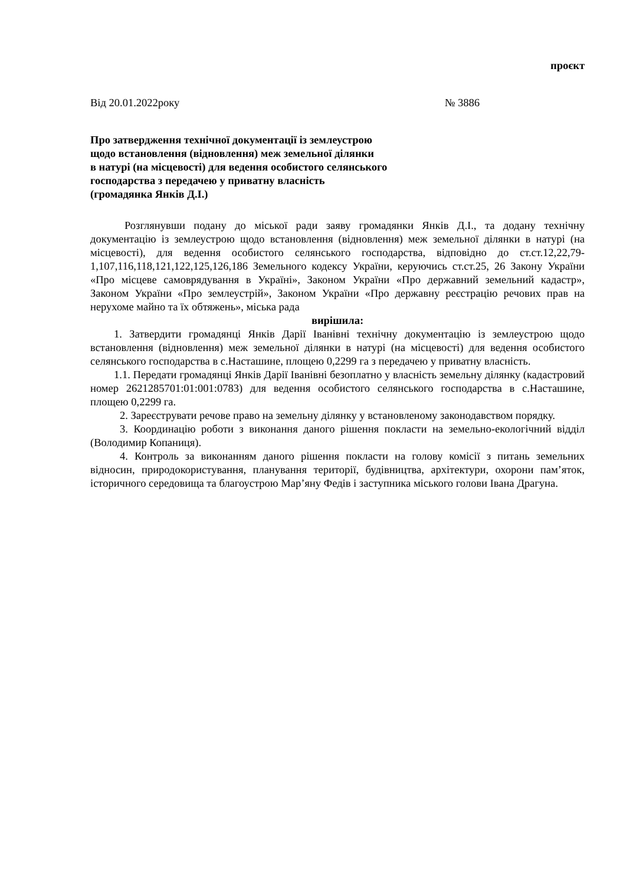проєкт
Від 20.01.2022року № 3886
Про затвердження технічної документації із землеустрою
щодо встановлення (відновлення) меж земельної ділянки
в натурі (на місцевості) для ведення особистого селянського
господарства з передачею у приватну власність
(громадянка Янків Д.І.)
Розглянувши подану до міської ради заяву громадянки Янків Д.І., та додану технічну документацію із землеустрою щодо встановлення (відновлення) меж земельної ділянки в натурі (на місцевості), для ведення особистого селянського господарства, відповідно до ст.ст.12,22,79-1,107,116,118,121,122,125,126,186 Земельного кодексу України, керуючись ст.ст.25, 26 Закону України «Про місцеве самоврядування в Україні», Законом України «Про державний земельний кадастр», Законом України «Про землеустрій», Законом України «Про державну реєстрацію речових прав на нерухоме майно та їх обтяжень», міська рада
вирішила:
1. Затвердити громадянці Янків Дарії Іванівні технічну документацію із землеустрою щодо встановлення (відновлення) меж земельної ділянки в натурі (на місцевості) для ведення особистого селянського господарства в с.Насташине, площею 0,2299 га з передачею у приватну власність.
1.1. Передати громадянці Янків Дарії Іванівні безоплатно у власність земельну ділянку (кадастровий номер 2621285701:01:001:0783) для ведення особистого селянського господарства в с.Насташине, площею 0,2299 га.
2. Зареєструвати речове право на земельну ділянку у встановленому законодавством порядку.
3. Координацію роботи з виконання даного рішення покласти на земельно-екологічний відділ (Володимир Копаниця).
4. Контроль за виконанням даного рішення покласти на голову комісії з питань земельних відносин, природокористування, планування території, будівництва, архітектури, охорони пам’яток, історичного середовища та благоустрою Мар’яну Федів і заступника міського голови Івана Драгуна.